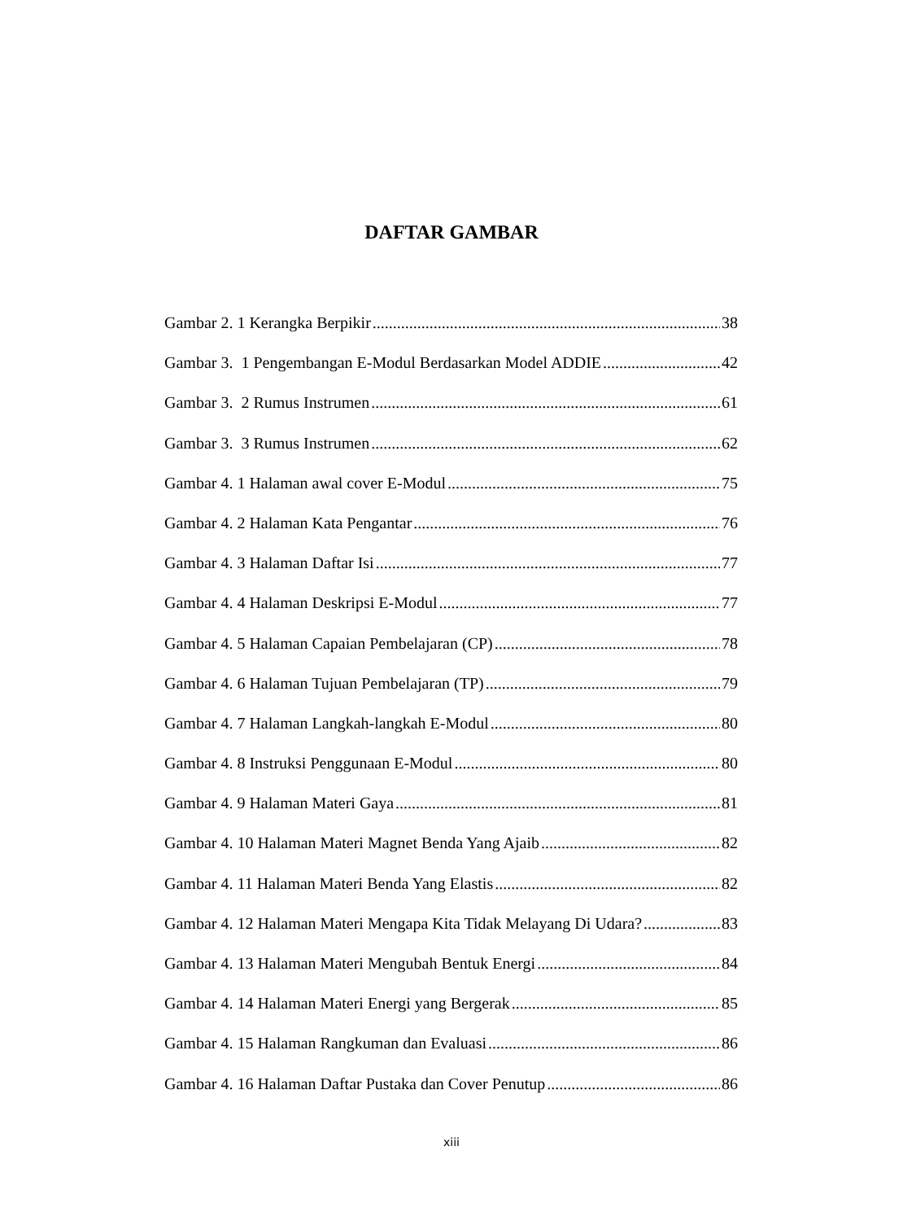DAFTAR GAMBAR
Gambar 2. 1 Kerangka Berpikir 38
Gambar 3. 1 Pengembangan E-Modul Berdasarkan Model ADDIE 42
Gambar 3. 2 Rumus Instrumen 61
Gambar 3. 3 Rumus Instrumen 62
Gambar 4. 1 Halaman awal cover E-Modul 75
Gambar 4. 2 Halaman Kata Pengantar 76
Gambar 4. 3 Halaman Daftar Isi 77
Gambar 4. 4 Halaman Deskripsi E-Modul 77
Gambar 4. 5 Halaman Capaian Pembelajaran (CP) 78
Gambar 4. 6 Halaman Tujuan Pembelajaran (TP) 79
Gambar 4. 7 Halaman Langkah-langkah E-Modul 80
Gambar 4. 8 Instruksi Penggunaan E-Modul 80
Gambar 4. 9 Halaman Materi Gaya 81
Gambar 4. 10 Halaman Materi Magnet Benda Yang Ajaib 82
Gambar 4. 11 Halaman Materi Benda Yang Elastis 82
Gambar 4. 12 Halaman Materi Mengapa Kita Tidak Melayang Di Udara? 83
Gambar 4. 13 Halaman Materi Mengubah Bentuk Energi 84
Gambar 4. 14 Halaman Materi Energi yang Bergerak 85
Gambar 4. 15 Halaman Rangkuman dan Evaluasi 86
Gambar 4. 16 Halaman Daftar Pustaka dan Cover Penutup 86
xiii